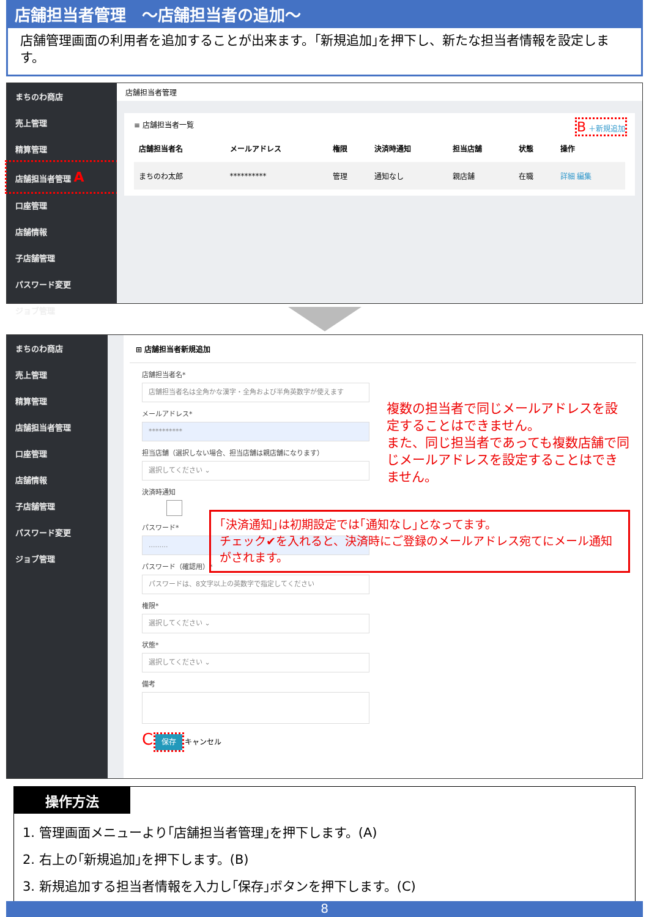店舗担当者管理　～店舗担当者の追加～
店舗管理画面の利用者を追加することが出来ます。｢新規追加｣を押下し、新たな担当者情報を設定します。
まちのわ商店
売上管理
精算管理
店舗担当者管理 A
口座管理
店舗情報
子店舗管理
パスワード変更
ジョブ管理
店舗担当者管理
≡ 店舗担当者一覧 B ＋新規追加
| 店舗担当者名 | メールアドレス | 権限 | 決済時通知 | 担当店舗 | 状態 | 操作 |
| --- | --- | --- | --- | --- | --- | --- |
| まちのわ太郎 | ********** | 管理 | 通知なし | 親店舗 | 在職 | 詳細 編集 |
まちのわ商店
売上管理
精算管理
店舗担当者管理
口座管理
店舗情報
子店舗管理
パスワード変更
ジョブ管理
⊞ 店舗担当者新規追加
店舗担当者名*
店舗担当者名は全角かな漢字・全角および半角英数字が使えます
メールアドレス*
**********
担当店舗（選択しない場合、担当店舗は親店舗になります）
選択してください ⌄
決済時通知
パスワード*
.........
パスワード（確認用）*
パスワードは、8文字以上の英数字で指定してください
権限*
選択してください ⌄
状態*
選択してください ⌄
備考
C 保存 キャンセル
複数の担当者で同じメールアドレスを設定することはできません。
また、同じ担当者であっても複数店舗で同じメールアドレスを設定することはできません。
｢決済通知｣は初期設定では｢通知なし｣となってます。
チェック✔を入れると、決済時にご登録のメールアドレス宛てにメール通知がされます。
操作方法
1. 管理画面メニューより｢店舗担当者管理｣を押下します。(A)
2. 右上の｢新規追加｣を押下します。(B)
3. 新規追加する担当者情報を入力し｢保存｣ボタンを押下します。(C)
8